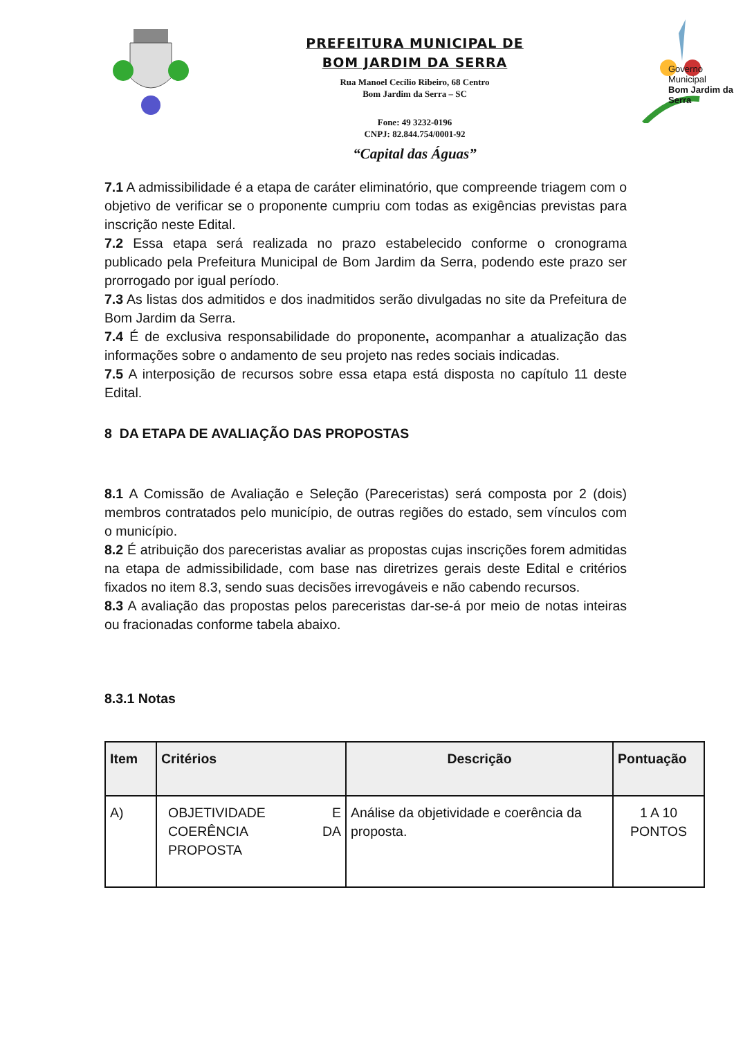PREFEITURA MUNICIPAL DE
BOM JARDIM DA SERRA
Rua Manoel Cecílio Ribeiro, 68 Centro
Bom Jardim da Serra – SC
Fone: 49 3232-0196
CNPJ: 82.844.754/0001-92
“Capital das Águas”
Governo Municipal
Bom Jardim da Serra
7.1 A admissibilidade é a etapa de caráter eliminatório, que compreende triagem com o objetivo de verificar se o proponente cumpriu com todas as exigências previstas para inscrição neste Edital.
7.2 Essa etapa será realizada no prazo estabelecido conforme o cronograma publicado pela Prefeitura Municipal de Bom Jardim da Serra, podendo este prazo ser prorrogado por igual período.
7.3 As listas dos admitidos e dos inadmitidos serão divulgadas no site da Prefeitura de Bom Jardim da Serra.
7.4 É de exclusiva responsabilidade do proponente, acompanhar a atualização das informações sobre o andamento de seu projeto nas redes sociais indicadas.
7.5 A interposição de recursos sobre essa etapa está disposta no capítulo 11 deste Edital.
8 DA ETAPA DE AVALIAÇÃO DAS PROPOSTAS
8.1 A Comissão de Avaliação e Seleção (Pareceristas) será composta por 2 (dois) membros contratados pelo município, de outras regiões do estado, sem vínculos com o município.
8.2 É atribuição dos pareceristas avaliar as propostas cujas inscrições forem admitidas na etapa de admissibilidade, com base nas diretrizes gerais deste Edital e critérios fixados no item 8.3, sendo suas decisões irrevogáveis e não cabendo recursos.
8.3 A avaliação das propostas pelos pareceristas dar-se-á por meio de notas inteiras ou fracionadas conforme tabela abaixo.
8.3.1 Notas
| Item | Critérios | Descrição | Pontuação |
| --- | --- | --- | --- |
| A) | OBJETIVIDADE E COERÊNCIA DA PROPOSTA | Análise da objetividade e coerência da proposta. | 1 A 10 PONTOS |